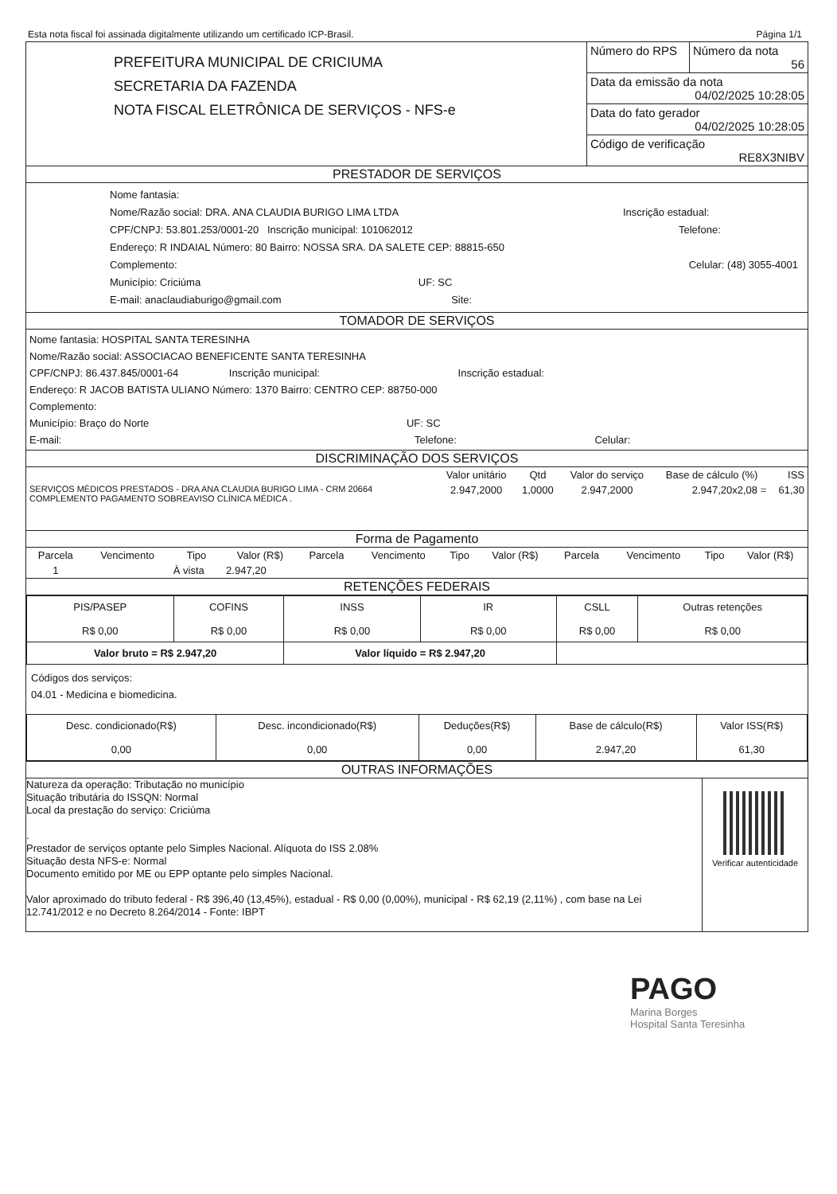Esta nota fiscal foi assinada digitalmente utilizando um certificado ICP-Brasil. Página 1/1
| PREFEITURA MUNICIPAL DE CRICIUMA SECRETARIA DA FAZENDA NOTA FISCAL ELETRÔNICA DE SERVIÇOS - NFS-e | Número do RPS | Número da nota 56 |
| | Data da emissão da nota 04/02/2025 10:28:05 | |
| | Data do fato gerador 04/02/2025 10:28:05 | |
| | Código de verificação RE8X3NIBV | |
PRESTADOR DE SERVIÇOS
Nome fantasia:
Nome/Razão social: DRA. ANA CLAUDIA BURIGO LIMA LTDA Inscrição estadual:
CPF/CNPJ: 53.801.253/0001-20 Inscrição municipal: 101062012 Telefone:
Endereço: R INDAIAL Número: 80 Bairro: NOSSA SRA. DA SALETE CEP: 88815-650
Complemento: Celular: (48) 3055-4001
Município: Criciúma UF: SC
E-mail: anaclaudiaburigo@gmail.com Site:
TOMADOR DE SERVIÇOS
Nome fantasia: HOSPITAL SANTA TERESINHA
Nome/Razão social: ASSOCIACAO BENEFICENTE SANTA TERESINHA
CPF/CNPJ: 86.437.845/0001-64 Inscrição municipal: Inscrição estadual:
Endereço: R JACOB BATISTA ULIANO Número: 1370 Bairro: CENTRO CEP: 88750-000
Complemento:
Município: Braço do Norte UF: SC
E-mail: Telefone: Celular:
DISCRIMINAÇÃO DOS SERVIÇOS
| | Valor unitário | Qtd | Valor do serviço | Base de cálculo (%) | ISS |
| --- | --- | --- | --- | --- | --- |
| SERVIÇOS MÉDICOS PRESTADOS - DRA ANA CLAUDIA BURIGO LIMA - CRM 20664 COMPLEMENTO PAGAMENTO SOBREAVISO CLÍNICA MÉDICA . | 2.947,2000 | 1,0000 | 2.947,2000 | 2.947,20x2,08 = | 61,30 |
Forma de Pagamento
| Parcela | Vencimento | Tipo | Valor (R$) | Parcela | Vencimento | Tipo | Valor (R$) | Parcela | Vencimento | Tipo | Valor (R$) |
| --- | --- | --- | --- | --- | --- | --- | --- | --- | --- | --- | --- |
| 1 | | À vista | 2.947,20 | | | | | | | | |
RETENÇÕES FEDERAIS
| PIS/PASEP R$ 0,00 | COFINS R$ 0,00 | INSS R$ 0,00 | IR R$ 0,00 | CSLL R$ 0,00 | Outras retenções R$ 0,00 |
| Valor bruto = R$ 2.947,20 | | Valor líquido = R$ 2.947,20 | | | |
Códigos dos serviços:
04.01 - Medicina e biomedicina.
| Desc. condicionado(R$) 0,00 | Desc. incondicionado(R$) 0,00 | Deduções(R$) 0,00 | Base de cálculo(R$) 2.947,20 | Valor ISS(R$) 61,30 |
OUTRAS INFORMAÇÕES
| Natureza da operação: Tributação no município Situação tributária do ISSQN: Normal Local da prestação do serviço: Criciúma . Prestador de serviços optante pelo Simples Nacional. Alíquota do ISS 2.08% Situação desta NFS-e: Normal Documento emitido por ME ou EPP optante pelo simples Nacional. Valor aproximado do tributo federal - R$ 396,40 (13,45%), estadual - R$ 0,00 (0,00%), municipal - R$ 62,19 (2,11%) , com base na Lei 12.741/2012 e no Decreto 8.264/2014 - Fonte: IBPT | Verificar autenticidade |
PAGO
Marina Borges
Hospital Santa Teresinha